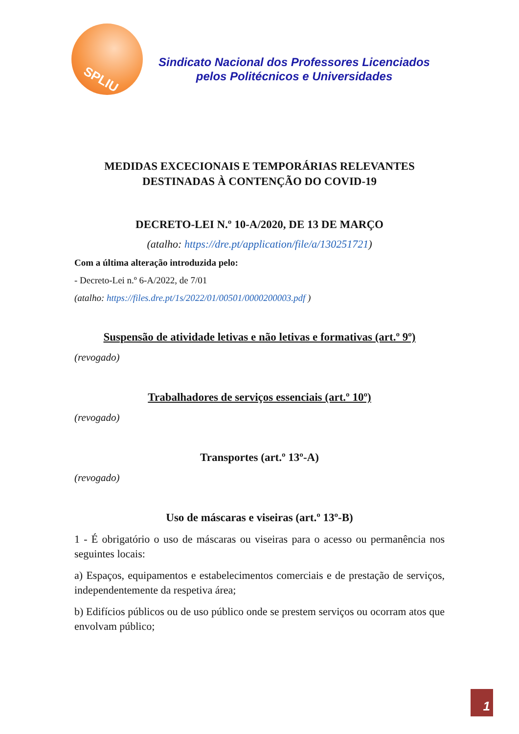SPLIU
Sindicato Nacional dos Professores Licenciados
pelos Politécnicos e Universidades
MEDIDAS EXCECIONAIS E TEMPORÁRIAS RELEVANTES
DESTINADAS À CONTENÇÃO DO COVID-19
DECRETO-LEI N.º 10-A/2020, DE 13 DE MARÇO
(atalho: https://dre.pt/application/file/a/130251721)
Com a última alteração introduzida pelo:
- Decreto-Lei n.º 6-A/2022, de 7/01
(atalho: https://files.dre.pt/1s/2022/01/00501/0000200003.pdf )
Suspensão de atividade letivas e não letivas e formativas (art.º 9º)
(revogado)
Trabalhadores de serviços essenciais (art.º 10º)
(revogado)
Transportes (art.º 13º-A)
(revogado)
Uso de máscaras e viseiras (art.º 13º-B)
1 - É obrigatório o uso de máscaras ou viseiras para o acesso ou permanência nos seguintes locais:
a) Espaços, equipamentos e estabelecimentos comerciais e de prestação de serviços, independentemente da respetiva área;
b) Edifícios públicos ou de uso público onde se prestem serviços ou ocorram atos que envolvam público;
1